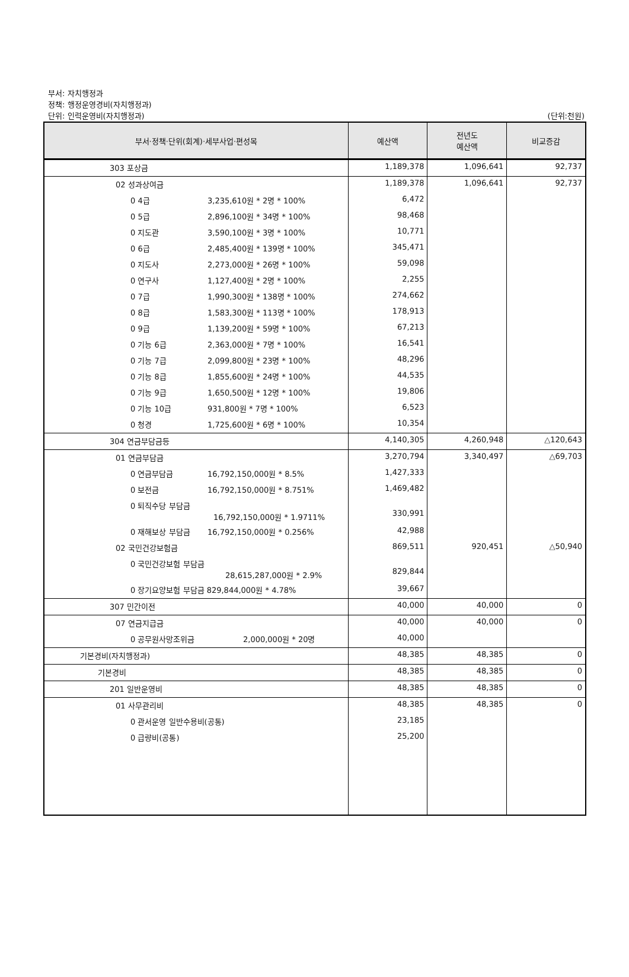부서: 자치행정과
정책: 행정운영경비(자치행정과)
단위: 인력운영비(자치행정과)
(단위:천원)
| 부서·정책·단위(회계)·세부사업·편성목 | 예산액 | 전년도 예산액 | 비교증감 |
| --- | --- | --- | --- |
| 303 포상금 | 1,189,378 | 1,096,641 | 92,737 |
| 02 성과상여금 | 1,189,378 | 1,096,641 | 92,737 |
| 0 4급 3,235,610원 * 2명 * 100% | 6,472 | | |
| 0 5급 2,896,100원 * 34명 * 100% | 98,468 | | |
| 0 지도관 3,590,100원 * 3명 * 100% | 10,771 | | |
| 0 6급 2,485,400원 * 139명 * 100% | 345,471 | | |
| 0 지도사 2,273,000원 * 26명 * 100% | 59,098 | | |
| 0 연구사 1,127,400원 * 2명 * 100% | 2,255 | | |
| 0 7급 1,990,300원 * 138명 * 100% | 274,662 | | |
| 0 8급 1,583,300원 * 113명 * 100% | 178,913 | | |
| 0 9급 1,139,200원 * 59명 * 100% | 67,213 | | |
| 0 기능 6급 2,363,000원 * 7명 * 100% | 16,541 | | |
| 0 기능 7급 2,099,800원 * 23명 * 100% | 48,296 | | |
| 0 기능 8급 1,855,600원 * 24명 * 100% | 44,535 | | |
| 0 기능 9급 1,650,500원 * 12명 * 100% | 19,806 | | |
| 0 기능 10급 931,800원 * 7명 * 100% | 6,523 | | |
| 0 청경 1,725,600원 * 6명 * 100% | 10,354 | | |
| 304 연금부담금등 | 4,140,305 | 4,260,948 | △120,643 |
| 01 연금부담금 | 3,270,794 | 3,340,497 | △69,703 |
| 0 연금부담금 16,792,150,000원 * 8.5% | 1,427,333 | | |
| 0 보전금 16,792,150,000원 * 8.751% | 1,469,482 | | |
| 0 퇴직수당 부담금 16,792,150,000원 * 1.9711% | 330,991 | | |
| 0 재해보상 부담금 16,792,150,000원 * 0.256% | 42,988 | | |
| 02 국민건강보험금 | 869,511 | 920,451 | △50,940 |
| 0 국민건강보험 부담금 28,615,287,000원 * 2.9% | 829,844 | | |
| 0 장기요양보험 부담금 829,844,000원 * 4.78% | 39,667 | | |
| 307 민간이전 | 40,000 | 40,000 | 0 |
| 07 연금지급금 | 40,000 | 40,000 | 0 |
| 0 공무원사망조위금 2,000,000원 * 20명 | 40,000 | | |
| 기본경비(자치행정과) | 48,385 | 48,385 | 0 |
| 기본경비 | 48,385 | 48,385 | 0 |
| 201 일반운영비 | 48,385 | 48,385 | 0 |
| 01 사무관리비 | 48,385 | 48,385 | 0 |
| 0 관서운영 일반수용비(공통) | 23,185 | | |
| 0 급량비(공통) | 25,200 | | |